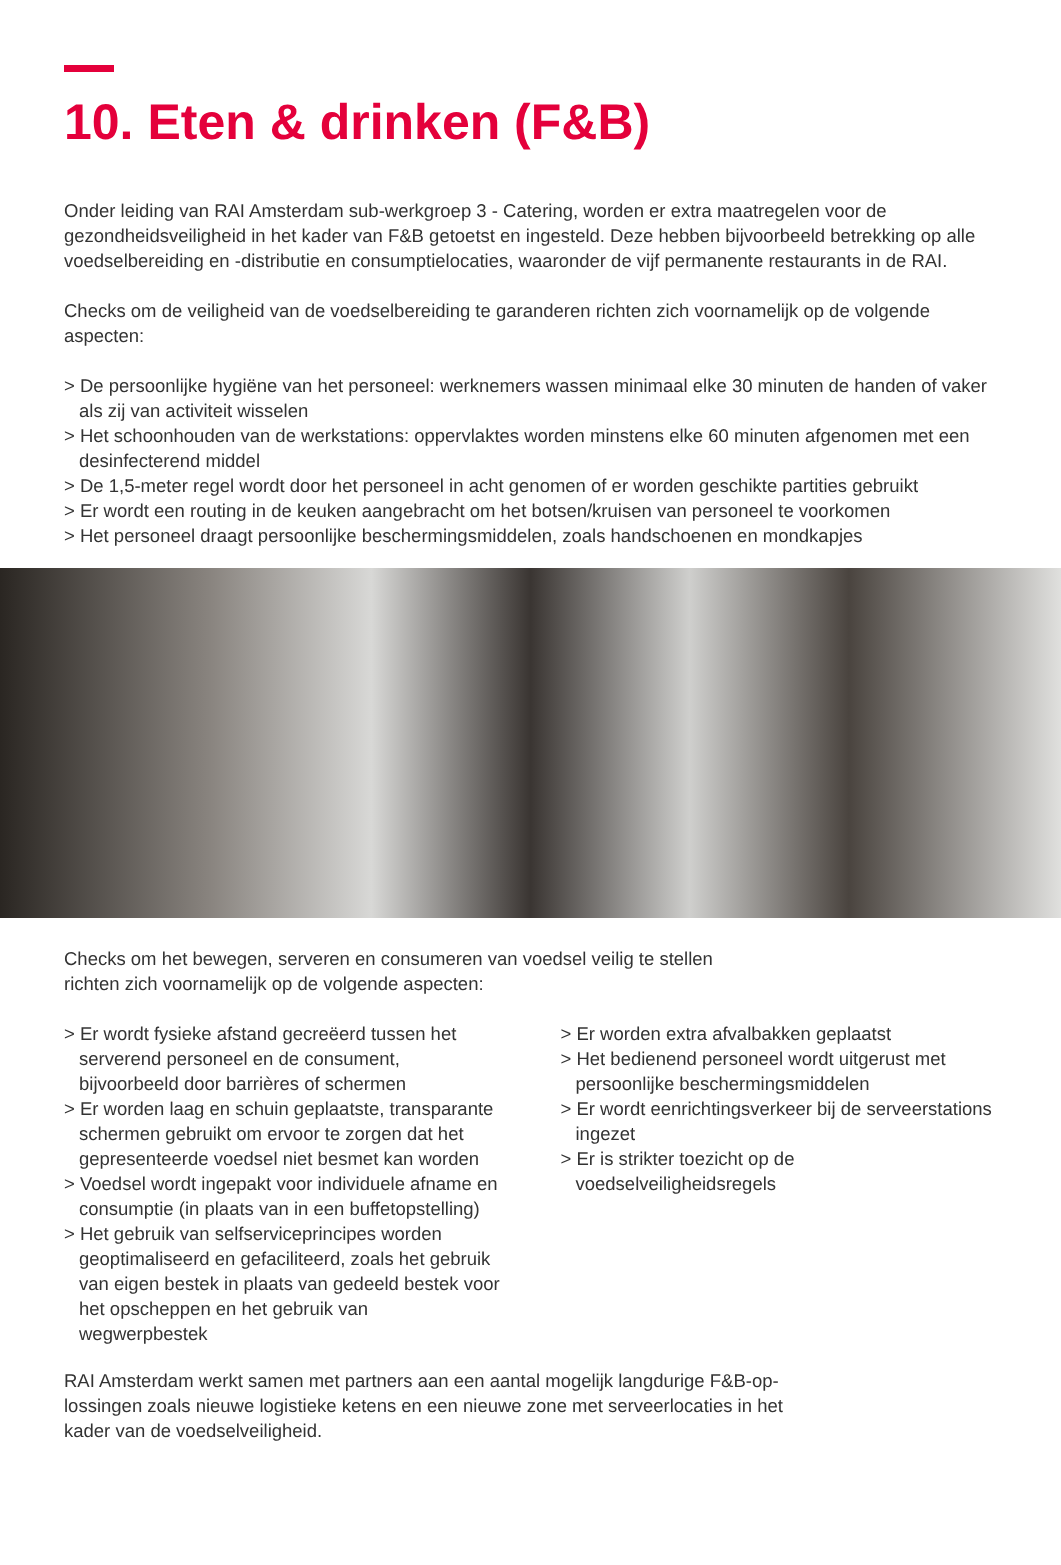10. Eten & drinken (F&B)
Onder leiding van RAI Amsterdam sub-werkgroep 3 - Catering, worden er extra maatregelen voor de gezondheidsveiligheid in het kader van F&B getoetst en ingesteld. Deze hebben bijvoorbeeld betrekking op alle voedselbereiding en -distributie en consumptielocaties, waaronder de vijf permanente restaurants in de RAI.
Checks om de veiligheid van de voedselbereiding te garanderen richten zich voornamelijk op de volgende aspecten:
> De persoonlijke hygiëne van het personeel: werknemers wassen minimaal elke 30 minuten de handen of vaker als zij van activiteit wisselen
> Het schoonhouden van de werkstations: oppervlaktes worden minstens elke 60 minuten afgenomen met een desinfecterend middel
> De 1,5-meter regel wordt door het personeel in acht genomen of er worden geschikte partities gebruikt
> Er wordt een routing in de keuken aangebracht om het botsen/kruisen van personeel te voorkomen
> Het personeel draagt persoonlijke beschermingsmiddelen, zoals handschoenen en mondkapjes
Checks om het bewegen, serveren en consumeren van voedsel veilig te stellen
richten zich voornamelijk op de volgende aspecten:
> Er wordt fysieke afstand gecreëerd tussen het serverend personeel en de consument, bijvoorbeeld door barrières of schermen
> Er worden laag en schuin geplaatste, transparante schermen gebruikt om ervoor te zorgen dat het gepresenteerde voedsel niet besmet kan worden
> Voedsel wordt ingepakt voor individuele afname en consumptie (in plaats van in een buffetopstelling)
> Het gebruik van selfserviceprincipes worden geoptimaliseerd en gefaciliteerd, zoals het gebruik van eigen bestek in plaats van gedeeld bestek voor het opscheppen en het gebruik van wegwerpbestek
> Er worden extra afvalbakken geplaatst
> Het bedienend personeel wordt uitgerust met persoonlijke beschermingsmiddelen
> Er wordt eenrichtingsverkeer bij de serveerstations ingezet
> Er is strikter toezicht op de voedselveiligheidsregels
RAI Amsterdam werkt samen met partners aan een aantal mogelijk langdurige F&B-op-
lossingen zoals nieuwe logistieke ketens en een nieuwe zone met serveerlocaties in het
kader van de voedselveiligheid.